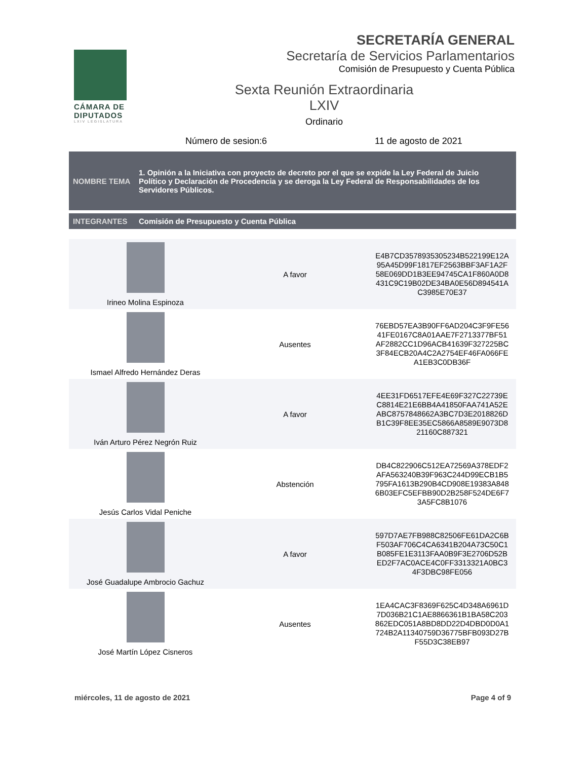CÁMARA DE DIPUTADOS
LXIV LEGISLATURA
SECRETARÍA GENERAL
Secretaría de Servicios Parlamentarios
Comisión de Presupuesto y Cuenta Pública
Sexta Reunión Extraordinaria
LXIV
Ordinario
Número de sesion:6 11 de agosto de 2021
NOMBRE TEMA
1. Opinión a la Iniciativa con proyecto de decreto por el que se expide la Ley Federal de Juicio Político y Declaración de Procedencia y se deroga la Ley Federal de Responsabilidades de los Servidores Públicos.
INTEGRANTES
Comisión de Presupuesto y Cuenta Pública
| Irineo Molina Espinoza | A favor | E4B7CD3578935305234B522199E12A 95A45D99F1817EF2563BBF3AF1A2F 58E069DD1B3EE94745CA1F860A0D8 431C9C19B02DE34BA0E56D894541A C3985E70E37 |
| Ismael Alfredo Hernández Deras | Ausentes | 76EBD57EA3B90FF6AD204C3F9FE56 41FE0167C8A01AAE7F2713377BF51 AF2882CC1D96ACB41639F327225BC 3F84ECB20A4C2A2754EF46FA066FE A1EB3C0DB36F |
| Iván Arturo Pérez Negrón Ruiz | A favor | 4EE31FD6517EFE4E69F327C22739E C8814E21E6BB4A41850FAA741A52E ABC8757848662A3BC7D3E2018826D B1C39F8EE35EC5866A8589E9073D8 21160C887321 |
| Jesús Carlos Vidal Peniche | Abstención | DB4C822906C512EA72569A378EDF2 AFA563240B39F963C244D99ECB1B5 795FA1613B290B4CD908E19383A848 6B03EFC5EFBB90D2B258F524DE6F7 3A5FC8B1076 |
| José Guadalupe Ambrocio Gachuz | A favor | 597D7AE7FB988C82506FE61DA2C6B F503AF706C4CA6341B204A73C50C1 B085FE1E3113FAA0B9F3E2706D52B ED2F7AC0ACE4C0FF3313321A0BC3 4F3DBC98FE056 |
| José Martín López Cisneros | Ausentes | 1EA4CAC3F8369F625C4D348A6961D 7D036B21C1AE8866361B1BA58C203 862EDC051A8BD8DD22D4DBD0D0A1 724B2A11340759D36775BFB093D27B F55D3C38EB97 |
miércoles, 11 de agosto de 2021
Page 4 of 9